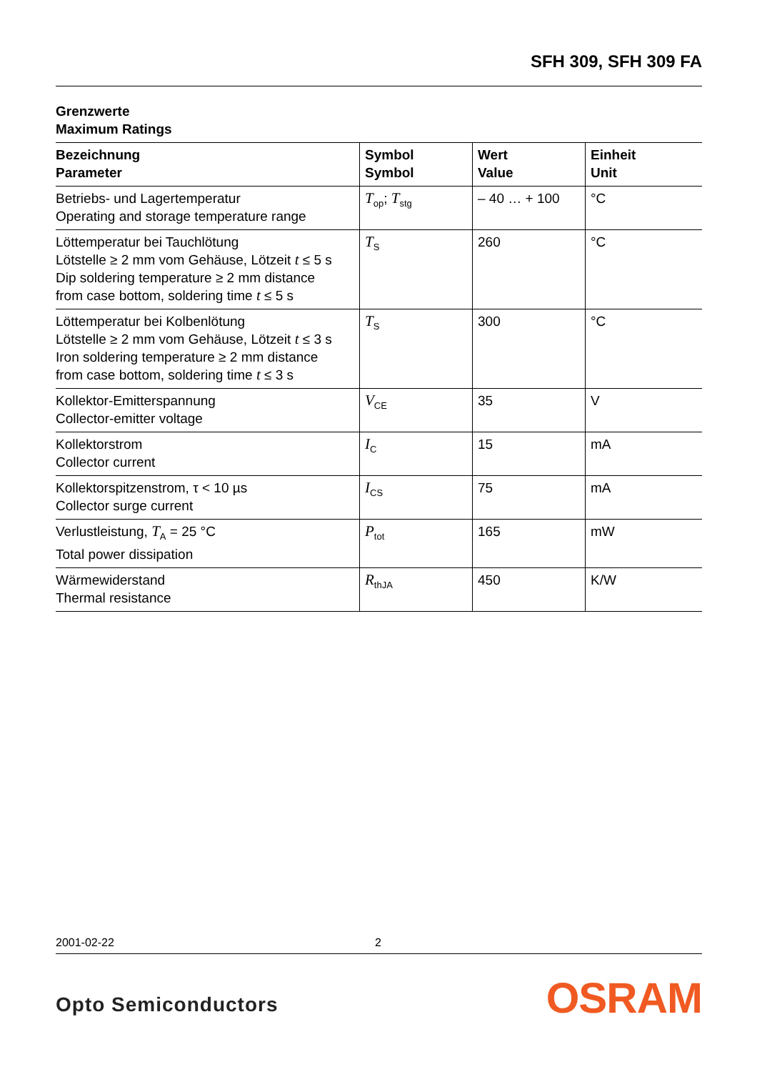SFH 309, SFH 309 FA
Grenzwerte
Maximum Ratings
| Bezeichnung Parameter | Symbol Symbol | Wert Value | Einheit Unit |
| --- | --- | --- | --- |
| Betriebs- und Lagertemperatur Operating and storage temperature range | T<sub>op</sub>; T<sub>stg</sub> | – 40 … + 100 | °C |
| Löttemperatur bei Tauchlötung Lötstelle ≥ 2 mm vom Gehäuse, Lötzeit t ≤ 5 s Dip soldering temperature ≥ 2 mm distance from case bottom, soldering time t ≤ 5 s | T<sub>S</sub> | 260 | °C |
| Löttemperatur bei Kolbenlötung Lötstelle ≥ 2 mm vom Gehäuse, Lötzeit t ≤ 3 s Iron soldering temperature ≥ 2 mm distance from case bottom, soldering time t ≤ 3 s | T<sub>S</sub> | 300 | °C |
| Kollektor-Emitterspannung Collector-emitter voltage | V<sub>CE</sub> | 35 | V |
| Kollektorstrom Collector current | I<sub>C</sub> | 15 | mA |
| Kollektorspitzenstrom, τ < 10 µs Collector surge current | I<sub>CS</sub> | 75 | mA |
| Verlustleistung, T<sub>A</sub> = 25 °C Total power dissipation | P<sub>tot</sub> | 165 | mW |
| Wärmewiderstand Thermal resistance | R<sub>thJA</sub> | 450 | K/W |
2001-02-22 2
Opto Semiconductors OSRAM